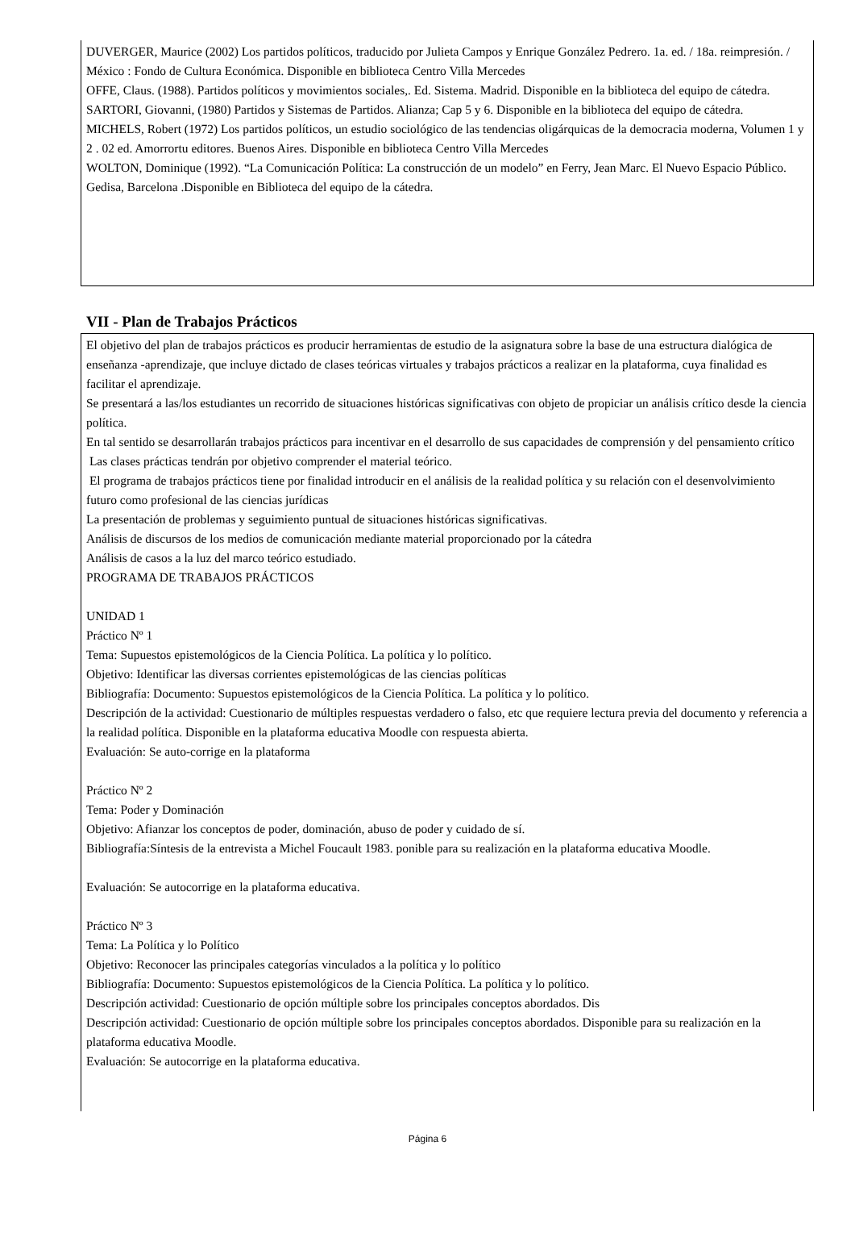DUVERGER, Maurice (2002) Los partidos políticos, traducido por Julieta Campos y Enrique González Pedrero. 1a. ed. / 18a. reimpresión. / México : Fondo de Cultura Económica. Disponible en biblioteca Centro Villa Mercedes
OFFE, Claus. (1988). Partidos políticos y movimientos sociales,. Ed. Sistema. Madrid. Disponible en la biblioteca del equipo de cátedra.
SARTORI, Giovanni, (1980) Partidos y Sistemas de Partidos. Alianza; Cap 5 y 6. Disponible en la biblioteca del equipo de cátedra.
MICHELS, Robert (1972) Los partidos políticos, un estudio sociológico de las tendencias oligárquicas de la democracia moderna, Volumen 1 y 2 . 02 ed. Amorrortu editores. Buenos Aires. Disponible en biblioteca Centro Villa Mercedes
WOLTON, Dominique (1992). “La Comunicación Política: La construcción de un modelo” en Ferry, Jean Marc. El Nuevo Espacio Público. Gedisa, Barcelona .Disponible en Biblioteca del equipo de la cátedra.
VII - Plan de Trabajos Prácticos
El objetivo del plan de trabajos prácticos es producir herramientas de estudio de la asignatura sobre la base de una estructura dialógica de enseñanza -aprendizaje, que incluye dictado de clases teóricas virtuales y trabajos prácticos a realizar en la plataforma, cuya finalidad es facilitar el aprendizaje.
Se presentará a las/los estudiantes un recorrido de situaciones históricas significativas con objeto de propiciar un análisis crítico desde la ciencia política.
En tal sentido se desarrollarán trabajos prácticos para incentivar en el desarrollo de sus capacidades de comprensión y del pensamiento crítico
Las clases prácticas tendrán por objetivo comprender el material teórico.
El programa de trabajos prácticos tiene por finalidad introducir en el análisis de la realidad política y su relación con el desenvolvimiento futuro como profesional de las ciencias jurídicas
La presentación de problemas y seguimiento puntual de situaciones históricas significativas.
Análisis de discursos de los medios de comunicación mediante material proporcionado por la cátedra
Análisis de casos a la luz del marco teórico estudiado.
PROGRAMA DE TRABAJOS PRÁCTICOS
UNIDAD 1
Práctico Nº 1
Tema: Supuestos epistemológicos de la Ciencia Política. La política y lo político.
Objetivo: Identificar las diversas corrientes epistemológicas de las ciencias políticas
Bibliografía: Documento: Supuestos epistemológicos de la Ciencia Política. La política y lo político.
Descripción de la actividad: Cuestionario de múltiples respuestas verdadero o falso, etc que requiere lectura previa del documento y referencia a la realidad política. Disponible en la plataforma educativa Moodle con respuesta abierta.
Evaluación: Se auto-corrige en la plataforma
Práctico Nº 2
Tema: Poder y Dominación
Objetivo: Afianzar los conceptos de poder, dominación, abuso de poder y cuidado de sí.
Bibliografía:Síntesis de la entrevista a Michel Foucault 1983. ponible para su realización en la plataforma educativa Moodle.
Evaluación: Se autocorrige en la plataforma educativa.
Práctico Nº 3
Tema: La Política y lo Político
Objetivo: Reconocer las principales categorías vinculados a la política y lo político
Bibliografía: Documento: Supuestos epistemológicos de la Ciencia Política. La política y lo político.
Descripción actividad: Cuestionario de opción múltiple sobre los principales conceptos abordados. Dis
Descripción actividad: Cuestionario de opción múltiple sobre los principales conceptos abordados. Disponible para su realización en la plataforma educativa Moodle.
Evaluación: Se autocorrige en la plataforma educativa.
Página 6